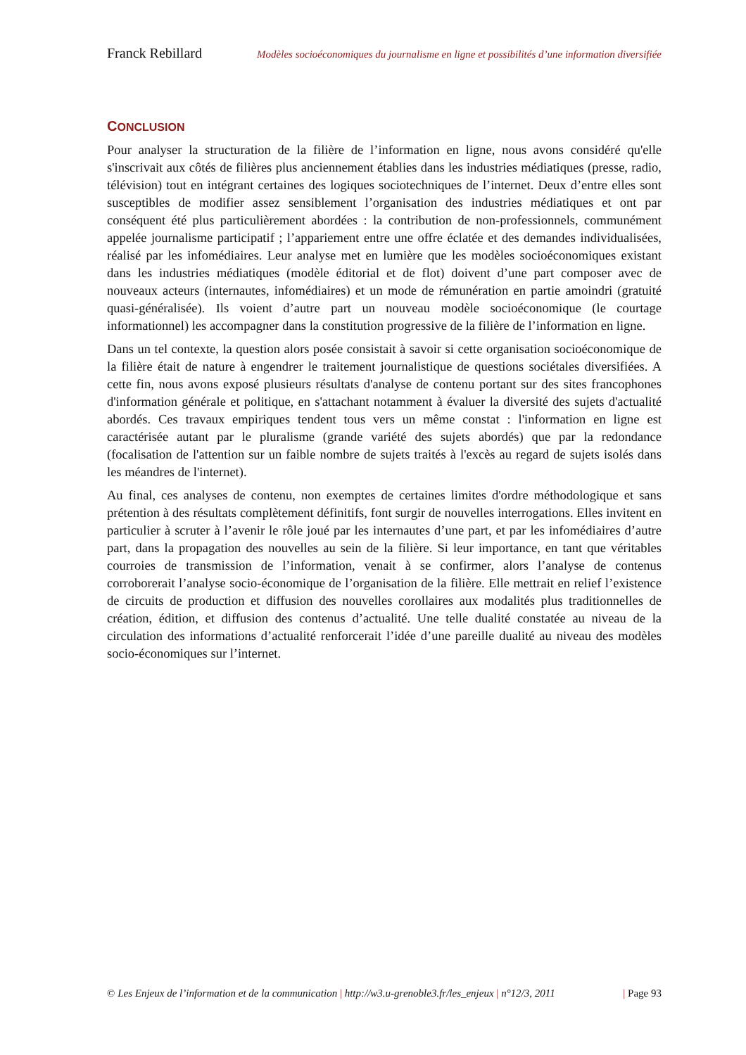Franck Rebillard Modèles socioéconomiques du journalisme en ligne et possibilités d’une information diversifiée
CONCLUSION
Pour analyser la structuration de la filière de l’information en ligne, nous avons considéré qu'elle s'inscrivait aux côtés de filières plus anciennement établies dans les industries médiatiques (presse, radio, télévision) tout en intégrant certaines des logiques sociotechniques de l’internet. Deux d’entre elles sont susceptibles de modifier assez sensiblement l’organisation des industries médiatiques et ont par conséquent été plus particulièrement abordées : la contribution de non-professionnels, communément appelée journalisme participatif ; l’appariement entre une offre éclatée et des demandes individualisées, réalisé par les infomédiaires. Leur analyse met en lumière que les modèles socioéconomiques existant dans les industries médiatiques (modèle éditorial et de flot) doivent d’une part composer avec de nouveaux acteurs (internautes, infomédiaires) et un mode de rémunération en partie amoindri (gratuité quasi-généralisée). Ils voient d’autre part un nouveau modèle socioéconomique (le courtage informationnel) les accompagner dans la constitution progressive de la filière de l’information en ligne.
Dans un tel contexte, la question alors posée consistait à savoir si cette organisation socioéconomique de la filière était de nature à engendrer le traitement journalistique de questions sociétales diversifiées. A cette fin, nous avons exposé plusieurs résultats d'analyse de contenu portant sur des sites francophones d'information générale et politique, en s'attachant notamment à évaluer la diversité des sujets d'actualité abordés. Ces travaux empiriques tendent tous vers un même constat : l'information en ligne est caractérisée autant par le pluralisme (grande variété des sujets abordés) que par la redondance (focalisation de l'attention sur un faible nombre de sujets traités à l'excès au regard de sujets isolés dans les méandres de l'internet).
Au final, ces analyses de contenu, non exemptes de certaines limites d'ordre méthodologique et sans prétention à des résultats complètement définitifs, font surgir de nouvelles interrogations. Elles invitent en particulier à scruter à l’avenir le rôle joué par les internautes d’une part, et par les infomédiaires d’autre part, dans la propagation des nouvelles au sein de la filière. Si leur importance, en tant que véritables courroies de transmission de l’information, venait à se confirmer, alors l’analyse de contenus corroborerait l’analyse socio-économique de l’organisation de la filière. Elle mettrait en relief l’existence de circuits de production et diffusion des nouvelles corollaires aux modalités plus traditionnelles de création, édition, et diffusion des contenus d’actualité. Une telle dualité constatée au niveau de la circulation des informations d’actualité renforcerait l’idée d’une pareille dualité au niveau des modèles socio-économiques sur l’internet.
© Les Enjeux de l’information et de la communication | http://w3.u-grenoble3.fr/les_enjeux | n°12/3, 2011 | Page 93